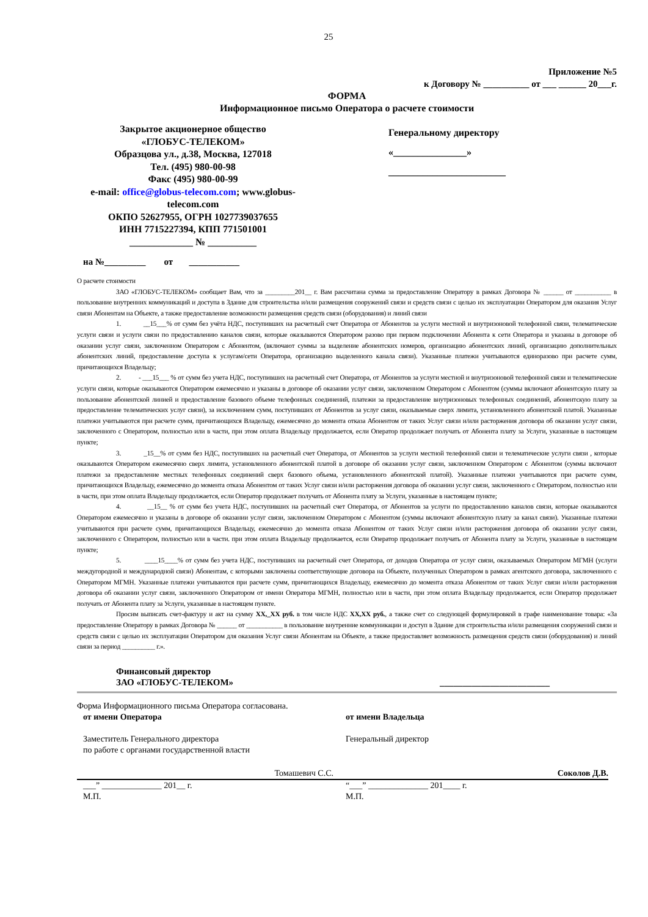25
Приложение №5
к Договору № __________ от ___ ______ 20___г.
ФОРМА
Информационное письмо Оператора о расчете стоимости
Закрытое акционерное общество
«ГЛОБУС-ТЕЛЕКОМ»
Образцова ул., д.38, Москва, 127018
Тел. (495) 980-00-98
Факс (495) 980-00-99
e-mail: office@globus-telecom.com; www.globus-telecom.com
ОКПО 52627955, ОГРН 1027739037655
ИНН 7715227394, КПП 771501001
_____________ № __________
Генеральному директору
«_______________»
________________________
на №_________ от ___________
О расчете стоимости
ЗАО «ГЛОБУС-ТЕЛЕКОМ» сообщает Вам, что за _________201__ г. Вам рассчитана сумма за предоставление Оператору в рамках Договора № ______ от ___________ в пользование внутренних коммуникаций и доступа в Здание для строительства и/или размещения сооружений связи и средств связи с целью их эксплуатации Оператором для оказания Услуг связи Абонентам на Объекте, а также предоставление возможности размещения средств связи (оборудования) и линий связи
1. __15___% от сумм без учёта НДС, поступивших на расчетный счет Оператора от Абонентов за услуги местной и внутризоновой телефонной связи, телематические услуги связи и услуги связи по предоставлению каналов связи, которые оказываются Оператором разово при первом подключении Абонента к сети Оператора и указаны в договоре об оказании услуг связи, заключенном Оператором с Абонентом, (включают суммы за выделение абонентских номеров, организацию абонентских линий, организацию дополнительных абонентских линий, предоставление доступа к услугам/сети Оператора, организацию выделенного канала связи). Указанные платежи учитываются единоразово при расчете сумм, причитающихся Владельцу;
2. - ___15___ % от сумм без учета НДС, поступивших на расчетный счет Оператора, от Абонентов за услуги местной и внутризоновой телефонной связи и телематические услуги связи, которые оказываются Оператором ежемесячно и указаны в договоре об оказании услуг связи, заключенном Оператором с Абонентом (суммы включают абонентскую плату за пользование абонентской линией и предоставление базового объеме телефонных соединений, платежи за предоставление внутризоновых телефонных соединений, абонентскую плату за предоставление телематических услуг связи), за исключением сумм, поступивших от Абонентов за услуг связи, оказываемые сверх лимита, установленного абонентской платой. Указанные платежи учитываются при расчете сумм, причитающихся Владельцу, ежемесячно до момента отказа Абонентом от таких Услуг связи и/или расторжения договора об оказании услуг связи, заключенного с Оператором, полностью или в части, при этом оплата Владельцу продолжается, если Оператор продолжает получать от Абонента плату за Услуги, указанные в настоящем пункте;
3. _15__% от сумм без НДС, поступивших на расчетный счет Оператора, от Абонентов за услуги местной телефонной связи и телематические услуги связи , которые оказываются Оператором ежемесячно сверх лимита, установленного абонентской платой в договоре об оказании услуг связи, заключенном Оператором с Абонентом (суммы включают платежи за предоставление местных телефонных соединений сверх базового объема, установленного абонентской платой). Указанные платежи учитываются при расчете сумм, причитающихся Владельцу, ежемесячно до момента отказа Абонентом от таких Услуг связи и/или расторжения договора об оказании услуг связи, заключенного с Оператором, полностью или в части, при этом оплата Владельцу продолжается, если Оператор продолжает получать от Абонента плату за Услуги, указанные в настоящем пункте;
4. __15__ % от сумм без учета НДС, поступивших на расчетный счет Оператора, от Абонентов за услуги по предоставлению каналов связи, которые оказываются Оператором ежемесячно и указаны в договоре об оказании услуг связи, заключенном Оператором с Абонентом (суммы включают абонентскую плату за канал связи). Указанные платежи учитываются при расчете сумм, причитающихся Владельцу, ежемесячно до момента отказа Абонентом от таких Услуг связи и/или расторжения договора об оказании услуг связи, заключенного с Оператором, полностью или в части. при этом оплата Владельцу продолжается, если Оператор продолжает получать от Абонента плату за Услуги, указанные в настоящем пункте;
5. ____15____% от сумм без учета НДС, поступивших на расчетный счет Оператора, от доходов Оператора от услуг связи, оказываемых Оператором МГМН (услуги междугородной и международной связи) Абонентам, с которыми заключены соответствующие договора на Объекте, полученных Оператором в рамках агентского договора, заключенного с Оператором МГМН. Указанные платежи учитываются при расчете сумм, причитающихся Владельцу, ежемесячно до момента отказа Абонентом от таких Услуг связи и/или расторжения договора об оказании услуг связи, заключенного Оператором от имени Оператора МГМН, полностью или в части, при этом оплата Владельцу продолжается, если Оператор продолжает получать от Абонента плату за Услуги, указанные в настоящем пункте.
Просим выписать счет-фактуру и акт на сумму ХХ,_ХХ руб. в том числе НДС ХХ,ХХ руб., а также счет со следующей формулировкой в графе наименование товара: «За предоставление Оператору в рамках Договора № ______ от ___________ в пользование внутренние коммуникации и доступ в Здание для строительства и/или размещения сооружений связи и средств связи с целью их эксплуатации Оператором для оказания Услуг связи Абонентам на Объекте, а также предоставляет возможность размещения средств связи (оборудования) и линий связи за период __________ г.».
Финансовый директор
ЗАО «ГЛОБУС-ТЕЛЕКОМ»
________________________
Форма Информационного письма Оператора согласована.
от имени Оператора
Заместитель Генерального директора
по работе с органами государственной власти
от имени Владельца
Генеральный директор
Томашевич С.С. Соколов Д.В.
___” ______________ 201__ г.
М.П.
“___” ______________ 201____ г.
М.П.